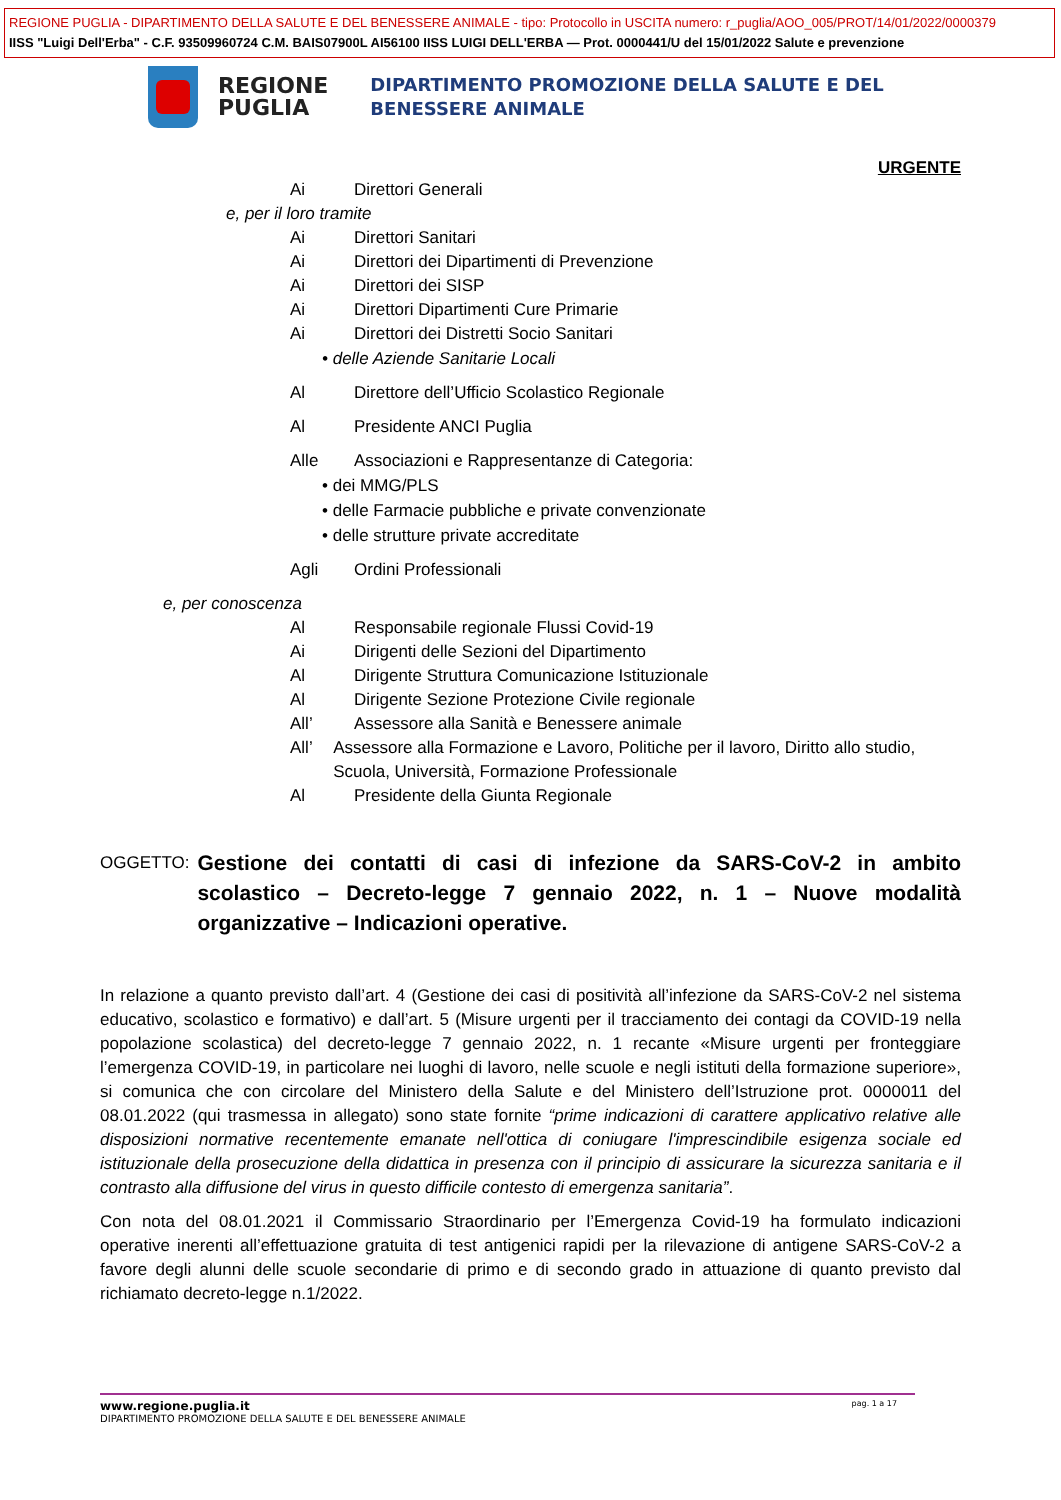REGIONE PUGLIA - DIPARTIMENTO DELLA SALUTE E DEL BENESSERE ANIMALE - tipo: Protocollo in USCITA numero: r_puglia/AOO_005/PROT/14/01/2022/0000379
IISS "Luigi Dell'Erba" - C.F. 93509960724 C.M. BAIS07900L AI56100 IISS LUIGI DELL'ERBA — Prot. 0000441/U del 15/01/2022 Salute e prevenzione
REGIONE
PUGLIA
DIPARTIMENTO PROMOZIONE DELLA SALUTE E DEL
BENESSERE ANIMALE
URGENTE
Ai Direttori Generali
e, per il loro tramite
Ai Direttori Sanitari
Ai Direttori dei Dipartimenti di Prevenzione
Ai Direttori dei SISP
Ai Direttori Dipartimenti Cure Primarie
Ai Direttori dei Distretti Socio Sanitari
• delle Aziende Sanitarie Locali
Al Direttore dell’Ufficio Scolastico Regionale
Al Presidente ANCI Puglia
Alle Associazioni e Rappresentanze di Categoria:
• dei MMG/PLS
• delle Farmacie pubbliche e private convenzionate
• delle strutture private accreditate
Agli Ordini Professionali
e, per conoscenza
Al Responsabile regionale Flussi Covid-19
Ai Dirigenti delle Sezioni del Dipartimento
Al Dirigente Struttura Comunicazione Istituzionale
Al Dirigente Sezione Protezione Civile regionale
All’ Assessore alla Sanità e Benessere animale
All’ Assessore alla Formazione e Lavoro, Politiche per il lavoro, Diritto allo studio, Scuola, Università, Formazione Professionale
Al Presidente della Giunta Regionale
OGGETTO: Gestione dei contatti di casi di infezione da SARS-CoV-2 in ambito scolastico – Decreto-legge 7 gennaio 2022, n. 1 – Nuove modalità organizzative – Indicazioni operative.
In relazione a quanto previsto dall’art. 4 (Gestione dei casi di positività all’infezione da SARS-CoV-2 nel sistema educativo, scolastico e formativo) e dall’art. 5 (Misure urgenti per il tracciamento dei contagi da COVID-19 nella popolazione scolastica) del decreto-legge 7 gennaio 2022, n. 1 recante «Misure urgenti per fronteggiare l’emergenza COVID-19, in particolare nei luoghi di lavoro, nelle scuole e negli istituti della formazione superiore», si comunica che con circolare del Ministero della Salute e del Ministero dell’Istruzione prot. 0000011 del 08.01.2022 (qui trasmessa in allegato) sono state fornite “prime indicazioni di carattere applicativo relative alle disposizioni normative recentemente emanate nell'ottica di coniugare l'imprescindibile esigenza sociale ed istituzionale della prosecuzione della didattica in presenza con il principio di assicurare la sicurezza sanitaria e il contrasto alla diffusione del virus in questo difficile contesto di emergenza sanitaria”.
Con nota del 08.01.2021 il Commissario Straordinario per l’Emergenza Covid-19 ha formulato indicazioni operative inerenti all’effettuazione gratuita di test antigenici rapidi per la rilevazione di antigene SARS-CoV-2 a favore degli alunni delle scuole secondarie di primo e di secondo grado in attuazione di quanto previsto dal richiamato decreto-legge n.1/2022.
www.regione.puglia.it pag. 1 a 17
DIPARTIMENTO PROMOZIONE DELLA SALUTE E DEL BENESSERE ANIMALE